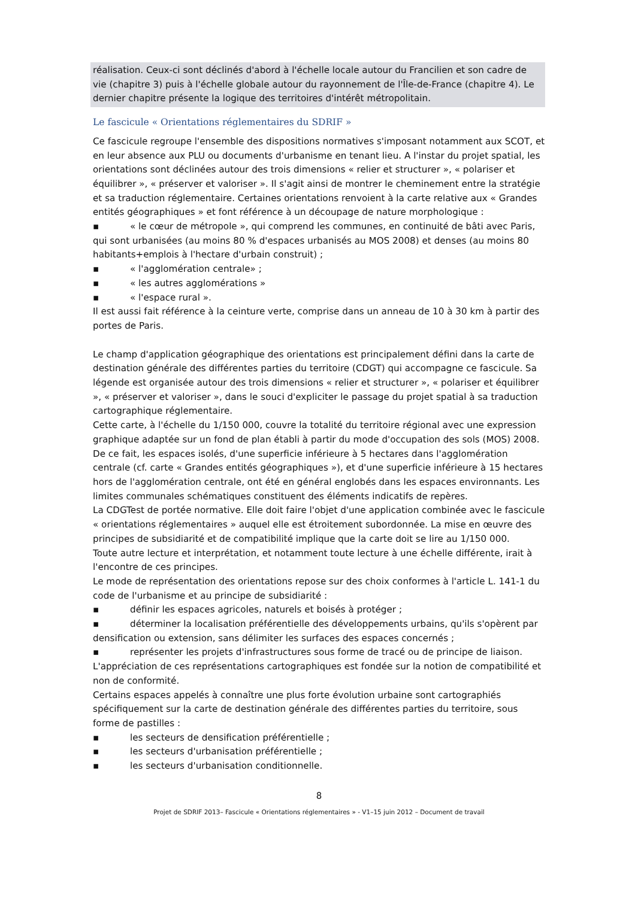réalisation. Ceux-ci sont déclinés d'abord à l'échelle locale autour du Francilien et son cadre de vie (chapitre 3) puis à l'échelle globale autour du rayonnement de l'Île-de-France (chapitre 4). Le dernier chapitre présente la logique des territoires d'intérêt métropolitain.
Le fascicule « Orientations réglementaires du SDRIF »
Ce fascicule regroupe l'ensemble des dispositions normatives s'imposant notamment aux SCOT, et en leur absence aux PLU ou documents d'urbanisme en tenant lieu. A l'instar du projet spatial, les orientations sont déclinées autour des trois dimensions « relier et structurer », « polariser et équilibrer », « préserver et valoriser ». Il s'agit ainsi de montrer le cheminement entre la stratégie et sa traduction réglementaire. Certaines orientations renvoient à la carte relative aux « Grandes entités géographiques » et font référence à un découpage de nature morphologique :
▪ « le cœur de métropole », qui comprend les communes, en continuité de bâti avec Paris, qui sont urbanisées (au moins 80 % d'espaces urbanisés au MOS 2008) et denses (au moins 80 habitants+emplois à l'hectare d'urbain construit) ;
▪ « l'agglomération centrale» ;
▪ « les autres agglomérations »
▪ « l'espace rural ».
Il est aussi fait référence à la ceinture verte, comprise dans un anneau de 10 à 30 km à partir des portes de Paris.
Le champ d'application géographique des orientations est principalement défini dans la carte de destination générale des différentes parties du territoire (CDGT) qui accompagne ce fascicule. Sa légende est organisée autour des trois dimensions « relier et structurer », « polariser et équilibrer », « préserver et valoriser », dans le souci d'expliciter le passage du projet spatial à sa traduction cartographique réglementaire.
Cette carte, à l'échelle du 1/150 000, couvre la totalité du territoire régional avec une expression graphique adaptée sur un fond de plan établi à partir du mode d'occupation des sols (MOS) 2008. De ce fait, les espaces isolés, d'une superficie inférieure à 5 hectares dans l'agglomération centrale (cf. carte « Grandes entités géographiques »), et d'une superficie inférieure à 15 hectares hors de l'agglomération centrale, ont été en général englobés dans les espaces environnants. Les limites communales schématiques constituent des éléments indicatifs de repères.
La CDGTest de portée normative. Elle doit faire l'objet d'une application combinée avec le fascicule « orientations réglementaires » auquel elle est étroitement subordonnée. La mise en œuvre des principes de subsidiarité et de compatibilité implique que la carte doit se lire au 1/150 000.
Toute autre lecture et interprétation, et notamment toute lecture à une échelle différente, irait à l'encontre de ces principes.
Le mode de représentation des orientations repose sur des choix conformes à l'article L. 141-1 du code de l'urbanisme et au principe de subsidiarité :
▪ définir les espaces agricoles, naturels et boisés à protéger ;
▪ déterminer la localisation préférentielle des développements urbains, qu'ils s'opèrent par densification ou extension, sans délimiter les surfaces des espaces concernés ;
▪ représenter les projets d'infrastructures sous forme de tracé ou de principe de liaison.
L'appréciation de ces représentations cartographiques est fondée sur la notion de compatibilité et non de conformité.
Certains espaces appelés à connaître une plus forte évolution urbaine sont cartographiés spécifiquement sur la carte de destination générale des différentes parties du territoire, sous forme de pastilles :
▪ les secteurs de densification préférentielle ;
▪ les secteurs d'urbanisation préférentielle ;
▪ les secteurs d'urbanisation conditionnelle.
8
Projet de SDRIF 2013– Fascicule « Orientations réglementaires » - V1–15 juin 2012 – Document de travail